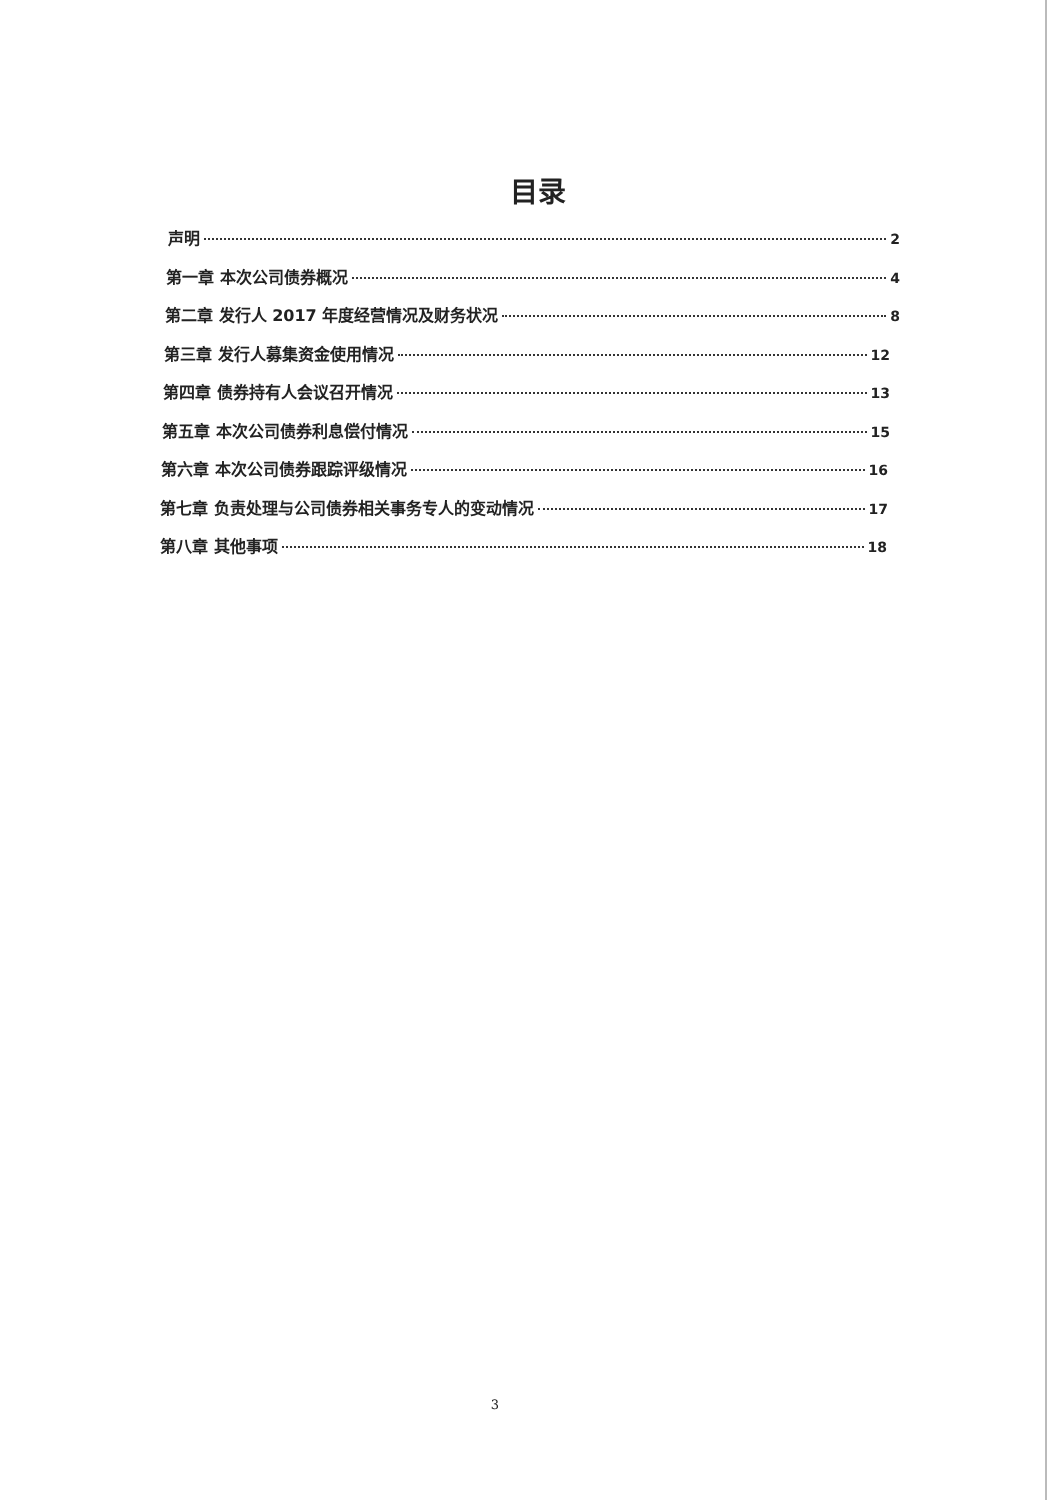目录
声明 2
第一章 本次公司债券概况 4
第二章 发行人 2017 年度经营情况及财务状况 8
第三章 发行人募集资金使用情况 12
第四章 债券持有人会议召开情况 13
第五章 本次公司债券利息偿付情况 15
第六章 本次公司债券跟踪评级情况 16
第七章 负责处理与公司债券相关事务专人的变动情况 17
第八章 其他事项 18
3